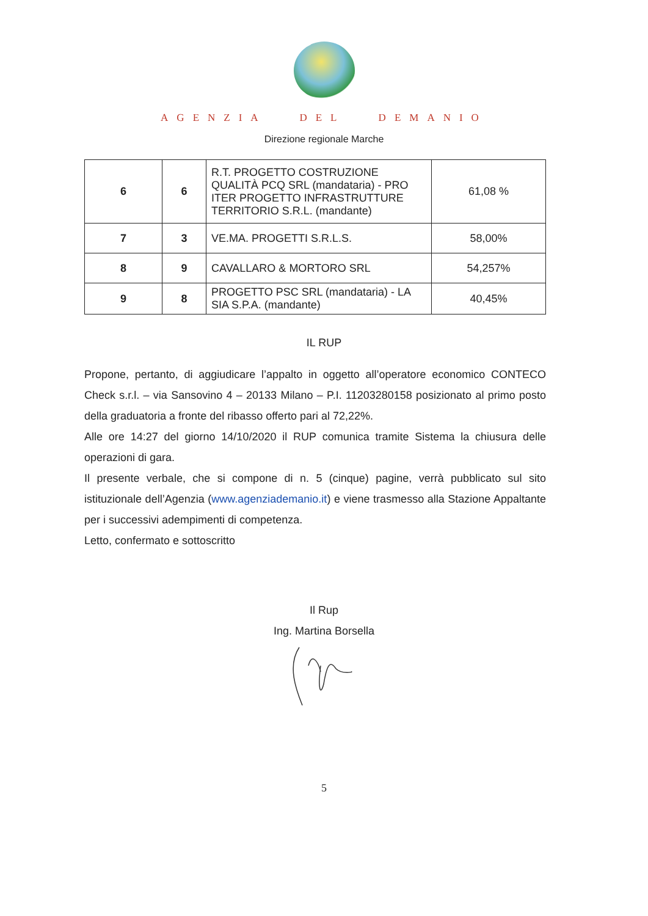AGENZIA DEL DEMANIO
Direzione regionale Marche
| 6 | 6 | R.T. PROGETTO COSTRUZIONE QUALITÀ PCQ SRL (mandataria) - PRO ITER PROGETTO INFRASTRUTTURE TERRITORIO S.R.L. (mandante) | 61,08 % |
| 7 | 3 | VE.MA. PROGETTI S.R.L.S. | 58,00% |
| 8 | 9 | CAVALLARO & MORTORO SRL | 54,257% |
| 9 | 8 | PROGETTO PSC SRL (mandataria) - LA SIA S.P.A. (mandante) | 40,45% |
IL RUP
Propone, pertanto, di aggiudicare l’appalto in oggetto all’operatore economico CONTECO Check s.r.l. – via Sansovino 4 – 20133 Milano – P.I. 11203280158 posizionato al primo posto della graduatoria a fronte del ribasso offerto pari al 72,22%.
Alle ore 14:27 del giorno 14/10/2020 il RUP comunica tramite Sistema la chiusura delle operazioni di gara.
Il presente verbale, che si compone di n. 5 (cinque) pagine, verrà pubblicato sul sito istituzionale dell’Agenzia (www.agenziademanio.it) e viene trasmesso alla Stazione Appaltante per i successivi adempimenti di competenza.
Letto, confermato e sottoscritto
Il Rup
Ing. Martina Borsella
5